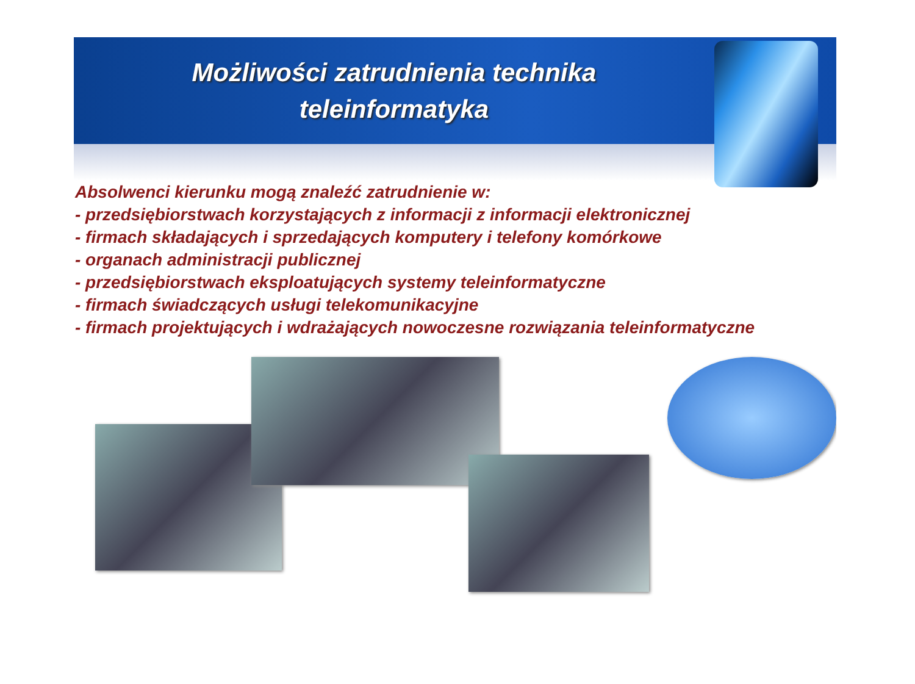Możliwości zatrudnienia technika
teleinformatyka
Absolwenci kierunku mogą znaleźć zatrudnienie w:
- przedsiębiorstwach korzystających z informacji z informacji elektronicznej
- firmach składających i sprzedających komputery i telefony komórkowe
- organach administracji publicznej
- przedsiębiorstwach eksploatujących systemy teleinformatyczne
- firmach świadczących usługi telekomunikacyjne
- firmach projektujących i wdrażających nowoczesne rozwiązania teleinformatyczne